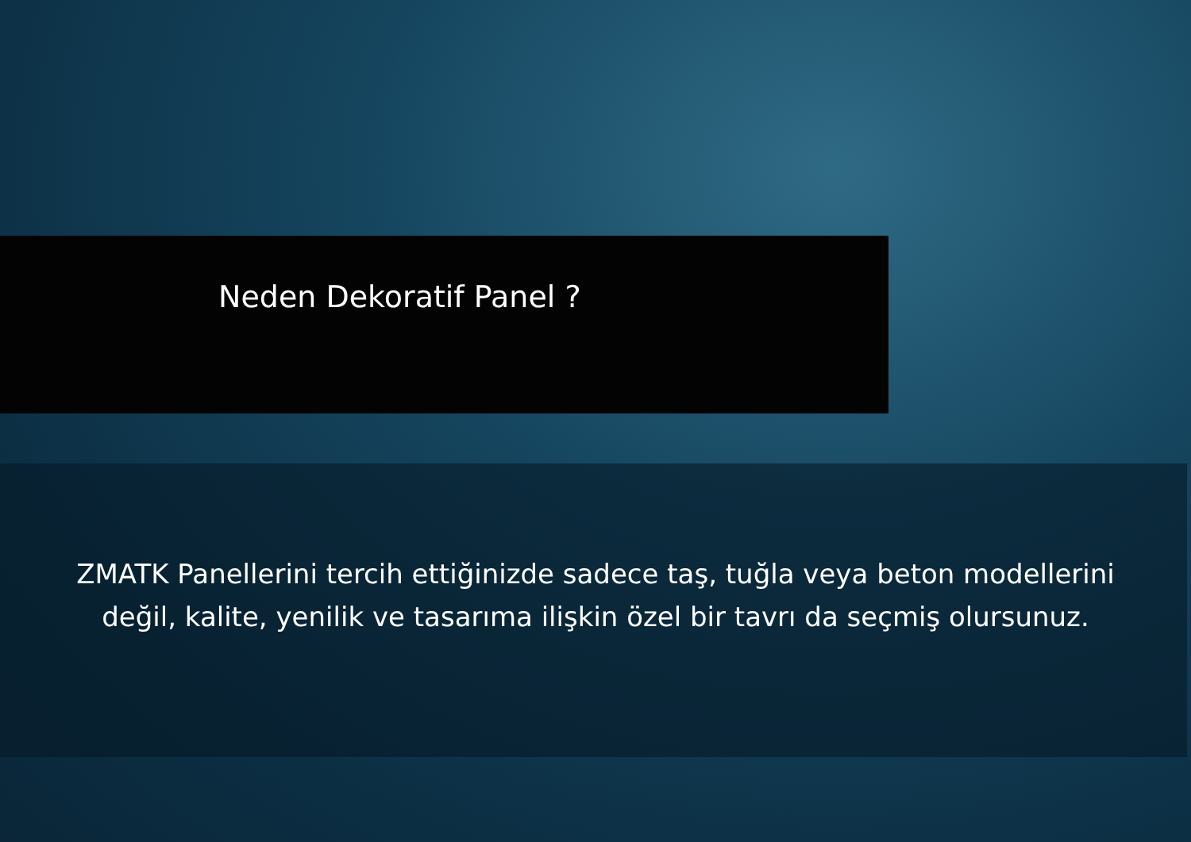Neden Dekoratif Panel ?
ZMATK Panellerini tercih ettiğinizde sadece taş, tuğla veya beton modellerini değil, kalite, yenilik ve tasarıma ilişkin özel bir tavrı da seçmiş olursunuz.